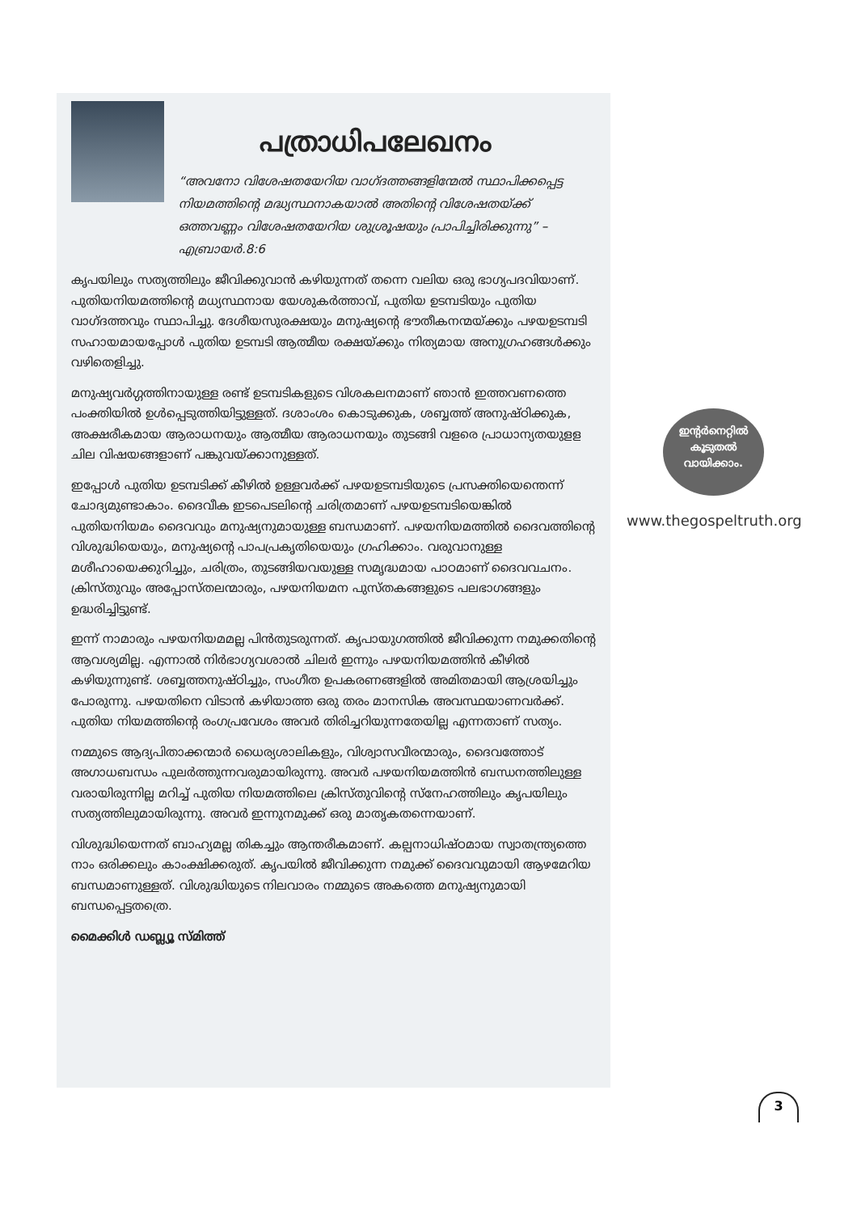പത്രാധിപലേഖനം
“അവനോ വിശേഷതയേറിയ വാഗ്ദത്തങ്ങളിന്മേൽ സ്ഥാപിക്കപ്പെട്ട നിയമത്തിന്റെ മദ്ധ്യസ്ഥനാകയാൽ അതിന്റെ വിശേഷതയ്ക്ക് ഒത്തവണ്ണം വിശേഷതയേറിയ ശുശ്രൂഷയും പ്രാപിച്ചിരിക്കുന്നു” –എബ്രായർ.8:6
കൃപയിലും സത്യത്തിലും ജീവിക്കുവാൻ കഴിയുന്നത് തന്നെ വലിയ ഒരു ഭാഗ്യപദവിയാണ്. പുതിയനിയമത്തിന്റെ മധ്യസ്ഥനായ യേശുകർത്താവ്, പുതിയ ഉടമ്പടിയും പുതിയ വാഗ്ദത്തവും സ്ഥാപിച്ചു. ദേശീയസുരക്ഷയും മനുഷ്യന്റെ ഭൗതീകനന്മയ്ക്കും പഴയഉടമ്പടി സഹായമായപ്പോൾ പുതിയ ഉടമ്പടി ആത്മീയ രക്ഷയ്ക്കും നിത്യമായ അനുഗ്രഹങ്ങൾക്കും വഴിതെളിച്ചു.
മനുഷ്യവർഗ്ഗത്തിനായുള്ള രണ്ട് ഉടമ്പടികളുടെ വിശകലനമാണ് ഞാൻ ഇത്തവണത്തെ പംക്തിയിൽ ഉൾപ്പെടുത്തിയിട്ടുള്ളത്. ദശാംശം കൊടുക്കുക, ശബ്ബത്ത് അനുഷ്ഠിക്കുക, അക്ഷരീകമായ ആരാധനയും ആത്മീയ ആരാധനയും തുടങ്ങി വളരെ പ്രാധാന്യതയുളള ചില വിഷയങ്ങളാണ് പങ്കുവയ്ക്കാനുള്ളത്.
ഇപ്പോൾ പുതിയ ഉടമ്പടിക്ക് കീഴിൽ ഉള്ളവർക്ക് പഴയഉടമ്പടിയുടെ പ്രസക്തിയെന്തെന്ന് ചോദ്യമുണ്ടാകാം. ദൈവീക ഇടപെടലിന്റെ ചരിത്രമാണ് പഴയഉടമ്പടിയെങ്കിൽ പുതിയനിയമം ദൈവവും മനുഷ്യനുമായുള്ള ബന്ധമാണ്. പഴയനിയമത്തിൽ ദൈവത്തിന്റെ വിശുദ്ധിയെയും, മനുഷ്യന്റെ പാപപ്രകൃതിയെയും ഗ്രഹിക്കാം. വരുവാനുള്ള മശീഹായെക്കുറിച്ചും, ചരിത്രം, തുടങ്ങിയവയുള്ള സമൃദ്ധമായ പാഠമാണ് ദൈവവചനം. ക്രിസ്തുവും അപ്പോസ്തലന്മാരും, പഴയനിയമന പുസ്തകങ്ങളുടെ പലഭാഗങ്ങളും ഉദ്ധരിച്ചിട്ടുണ്ട്.
ഇന്ന് നാമാരും പഴയനിയമമല്ല പിൻതുടരുന്നത്. കൃപായുഗത്തിൽ ജീവിക്കുന്ന നമുക്കതിന്റെ ആവശ്യമില്ല. എന്നാൽ നിർഭാഗ്യവശാൽ ചിലർ ഇന്നും പഴയനിയമത്തിൻ കീഴിൽ കഴിയുന്നുണ്ട്. ശബ്ബത്തനുഷ്ഠിച്ചും, സംഗീത ഉപകരണങ്ങളിൽ അമിതമായി ആശ്രയിച്ചും പോരുന്നു. പഴയതിനെ വിടാൻ കഴിയാത്ത ഒരു തരം മാനസിക അവസ്ഥയാണവർക്ക്. പുതിയ നിയമത്തിന്റെ രംഗപ്രവേശം അവർ തിരിച്ചറിയുന്നതേയില്ല എന്നതാണ് സത്യം.
നമ്മുടെ ആദ്യപിതാക്കന്മാർ ധൈര്യശാലികളും, വിശ്വാസവീരന്മാരും, ദൈവത്തോട് അഗാധബന്ധം പുലർത്തുന്നവരുമായിരുന്നു. അവർ പഴയനിയമത്തിൻ ബന്ധനത്തിലുള്ള വരായിരുന്നില്ല മറിച്ച് പുതിയ നിയമത്തിലെ ക്രിസ്തുവിന്റെ സ്നേഹത്തിലും കൃപയിലും സത്യത്തിലുമായിരുന്നു. അവർ ഇന്നുനമുക്ക് ഒരു മാതൃകതന്നെയാണ്.
വിശുദ്ധിയെന്നത് ബാഹ്യമല്ല തികച്ചും ആന്തരീകമാണ്. കല്പനാധിഷ്ഠമായ സ്വാതന്ത്ര്യത്തെ നാം ഒരിക്കലും കാംക്ഷിക്കരുത്. കൃപയിൽ ജീവിക്കുന്ന നമുക്ക് ദൈവവുമായി ആഴമേറിയ ബന്ധമാണുള്ളത്. വിശുദ്ധിയുടെ നിലവാരം നമ്മുടെ അകത്തെ മനുഷ്യനുമായി ബന്ധപ്പെട്ടതത്രെ.
മൈക്കിൾ ഡബ്ല്യൂ സ്മിത്ത്
ഇന്റർനെറ്റിൽ
കൂടുതൽ
വായിക്കാം.
www.thegospeltruth.org
3